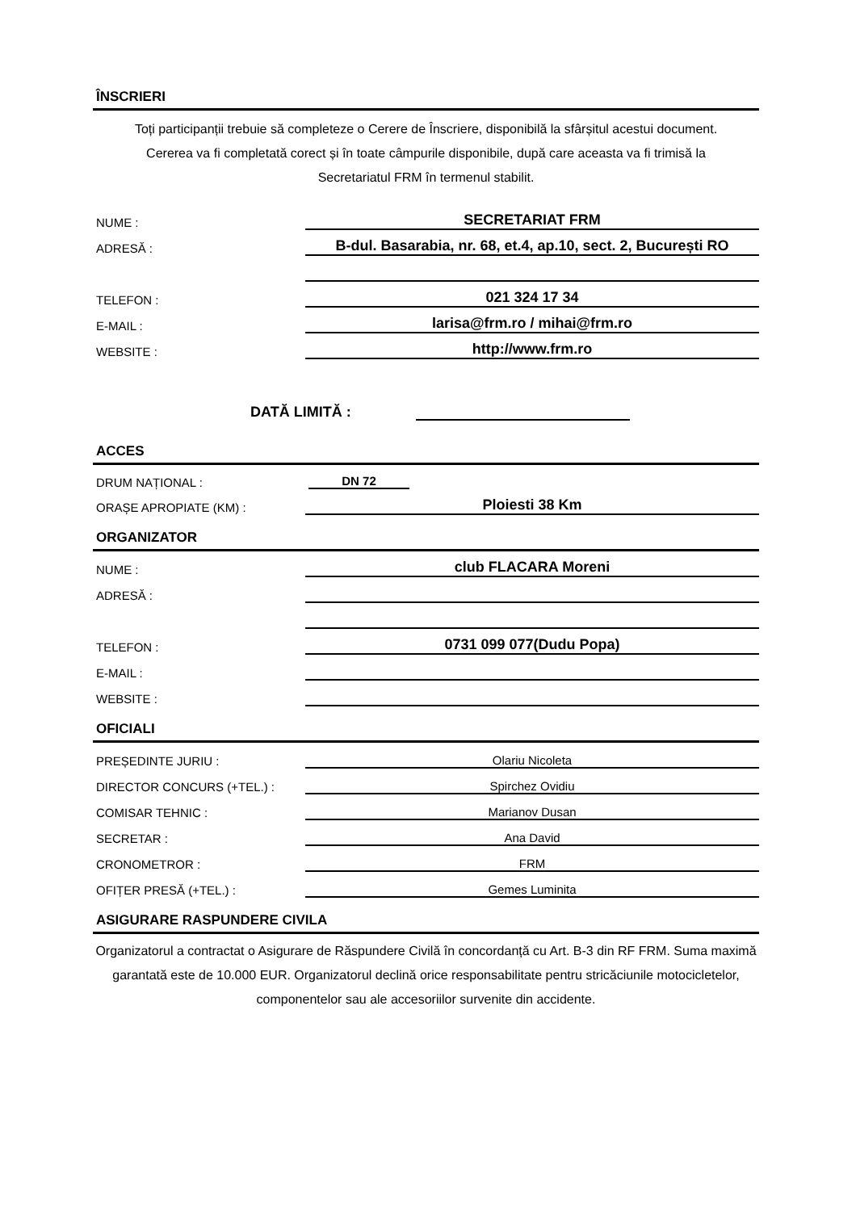ÎNSCRIERI
Toți participanții trebuie să completeze o Cerere de Înscriere, disponibilă la sfârșitul acestui document. Cererea va fi completată corect și în toate câmpurile disponibile, după care aceasta va fi trimisă la Secretariatul FRM în termenul stabilit.
| NUME : | SECRETARIAT FRM |
| ADRESĂ : | B-dul. Basarabia, nr. 68, et.4, ap.10, sect. 2, București RO |
| TELEFON : | 021 324 17 34 |
| E-MAIL : | larisa@frm.ro / mihai@frm.ro |
| WEBSITE : | http://www.frm.ro |
DATĂ LIMITĂ :
ACCES
| DRUM NAȚIONAL : | DN 72 |
| ORAȘE APROPIATE (KM) : | Ploiesti 38 Km |
ORGANIZATOR
| NUME : | club FLACARA Moreni |
| ADRESĂ : | |
| TELEFON : | 0731 099 077(Dudu Popa) |
| E-MAIL : | |
| WEBSITE : | |
OFICIALI
| PREȘEDINTE JURIU : | Olariu Nicoleta |
| DIRECTOR CONCURS (+TEL.) : | Spirchez Ovidiu |
| COMISAR TEHNIC : | Marianov Dusan |
| SECRETAR : | Ana David |
| CRONOMETROR : | FRM |
| OFIȚER PRESĂ (+TEL.) : | Gemes Luminita |
ASIGURARE RASPUNDERE CIVILA
Organizatorul a contractat o Asigurare de Răspundere Civilă în concordanță cu Art. B-3 din RF FRM. Suma maximă garantată este de 10.000 EUR. Organizatorul declină orice responsabilitate pentru stricăciunile motocicletelor, componentelor sau ale accesoriilor survenite din accidente.